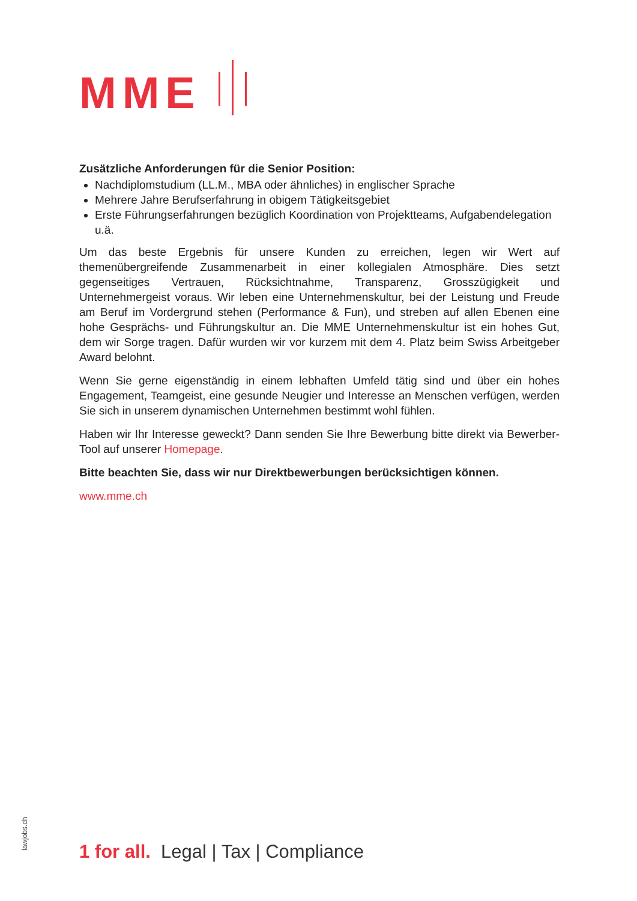MME
Zusätzliche Anforderungen für die Senior Position:
Nachdiplomstudium (LL.M., MBA oder ähnliches) in englischer Sprache
Mehrere Jahre Berufserfahrung in obigem Tätigkeitsgebiet
Erste Führungserfahrungen bezüglich Koordination von Projektteams, Aufgabendelegation u.ä.
Um das beste Ergebnis für unsere Kunden zu erreichen, legen wir Wert auf themenübergreifende Zusammenarbeit in einer kollegialen Atmosphäre. Dies setzt gegenseitiges Vertrauen, Rücksichtnahme, Transparenz, Grosszügigkeit und Unternehmergeist voraus. Wir leben eine Unternehmenskultur, bei der Leistung und Freude am Beruf im Vordergrund stehen (Performance & Fun), und streben auf allen Ebenen eine hohe Gesprächs- und Führungskultur an. Die MME Unternehmenskultur ist ein hohes Gut, dem wir Sorge tragen. Dafür wurden wir vor kurzem mit dem 4. Platz beim Swiss Arbeitgeber Award belohnt.
Wenn Sie gerne eigenständig in einem lebhaften Umfeld tätig sind und über ein hohes Engagement, Teamgeist, eine gesunde Neugier und Interesse an Menschen verfügen, werden Sie sich in unserem dynamischen Unternehmen bestimmt wohl fühlen.
Haben wir Ihr Interesse geweckt? Dann senden Sie Ihre Bewerbung bitte direkt via Bewerber-Tool auf unserer Homepage.
Bitte beachten Sie, dass wir nur Direktbewerbungen berücksichtigen können.
www.mme.ch
lawjobs.ch
1 for all. Legal | Tax | Compliance